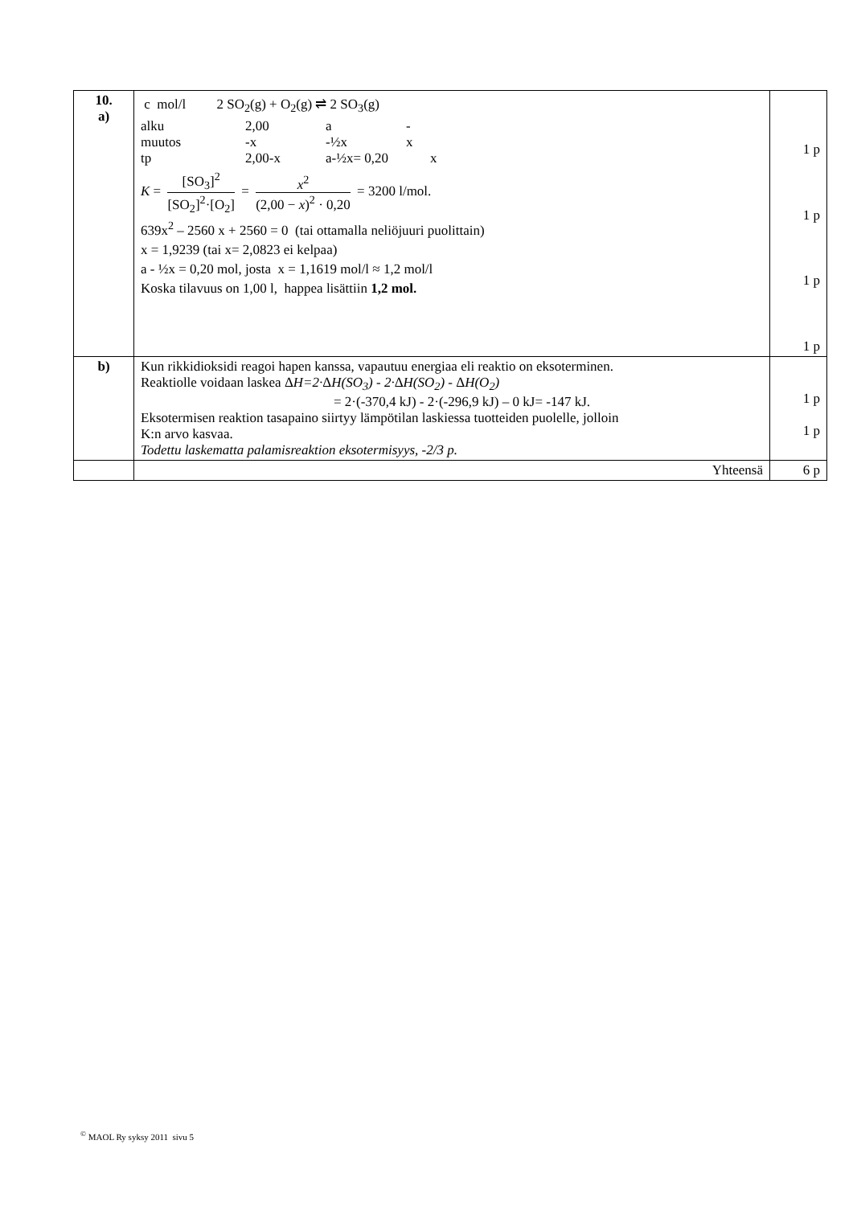| 10. a) | c mol/l 2 SO<sub>2</sub>(g) + O<sub>2</sub>(g) ⇌ 2 SO<sub>3</sub>(g) alku 2,00 a - muutos -x -½x x tp 2,00-x a-½x= 0,20 x K = [SO<sub>3</sub>]<sup>2</sup> [SO<sub>2</sub>]<sup>2</sup>·[O<sub>2</sub>] = x<sup>2</sup> (2,00 − x )<sup>2</sup> · 0,20 = 3200 l/mol. 639x<sup>2</sup> – 2560 x + 2560 = 0 (tai ottamalla neliöjuuri puolittain) x = 1,9239 (tai x= 2,0823 ei kelpaa) a - ½x = 0,20 mol, josta x = 1,1619 mol/l ≈ 1,2 mol/l Koska tilavuus on 1,00 l, happea lisättiin 1,2 mol. | 1 p 1 p 1 p 1 p |
| b) | Kun rikkidioksidi reagoi hapen kanssa, vapautuu energiaa eli reaktio on eksoterminen. Reaktiolle voidaan laskea Δ H=2· Δ H(SO<sub>3</sub>) - 2· Δ H(SO<sub>2</sub>) - Δ H(O<sub>2</sub>) = 2·(-370,4 kJ) - 2·(-296,9 kJ) – 0 kJ= -147 kJ. Eksotermisen reaktion tasapaino siirtyy lämpötilan laskiessa tuotteiden puolelle, jolloin K:n arvo kasvaa. Todettu laskematta palamisreaktion eksotermisyys, -2/3 p. | 1 p 1 p |
| | Yhteensä | 6 p |
<sup>©</sup> MAOL Ry syksy 2011 sivu 5